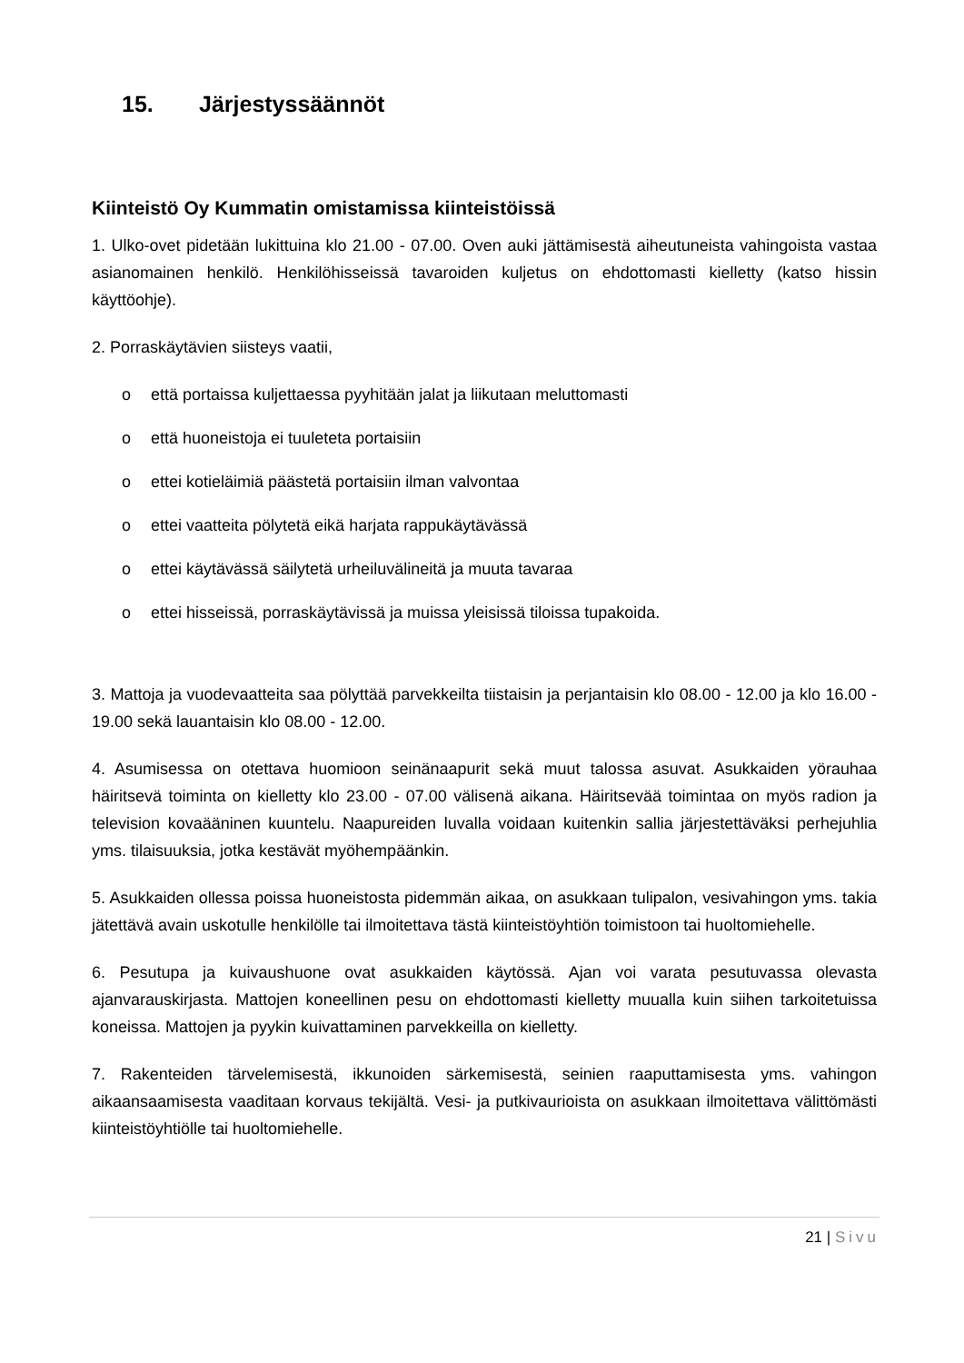15. Järjestyssäännöt
Kiinteistö Oy Kummatin omistamissa kiinteistöissä
1. Ulko-ovet pidetään lukittuina klo 21.00 - 07.00. Oven auki jättämisestä aiheutuneista vahingoista vastaa asianomainen henkilö. Henkilöhisseissä tavaroiden kuljetus on ehdottomasti kielletty (katso hissin käyttöohje).
2. Porraskäytävien siisteys vaatii,
o että portaissa kuljettaessa pyyhitään jalat ja liikutaan meluttomasti
o että huoneistoja ei tuuleteta portaisiin
o ettei kotieläimiä päästetä portaisiin ilman valvontaa
o ettei vaatteita pölytetä eikä harjata rappukäytävässä
o ettei käytävässä säilytetä urheiluvälineitä ja muuta tavaraa
o ettei hisseissä, porraskäytävissä ja muissa yleisissä tiloissa tupakoida.
3. Mattoja ja vuodevaatteita saa pölyttää parvekkeilta tiistaisin ja perjantaisin klo 08.00 - 12.00 ja klo 16.00 - 19.00 sekä lauantaisin klo 08.00 - 12.00.
4. Asumisessa on otettava huomioon seinänaapurit sekä muut talossa asuvat. Asukkaiden yörauhaa häiritsevä toiminta on kielletty klo 23.00 - 07.00 välisenä aikana. Häiritsevää toimintaa on myös radion ja television kovaääninen kuuntelu. Naapureiden luvalla voidaan kuitenkin sallia järjestettäväksi perhejuhlia yms. tilaisuuksia, jotka kestävät myöhempäänkin.
5. Asukkaiden ollessa poissa huoneistosta pidemmän aikaa, on asukkaan tulipalon, vesivahingon yms. takia jätettävä avain uskotulle henkilölle tai ilmoitettava tästä kiinteistöyhtiön toimistoon tai huoltomiehelle.
6. Pesutupa ja kuivaushuone ovat asukkaiden käytössä. Ajan voi varata pesutuvassa olevasta ajanvarauskirjasta. Mattojen koneellinen pesu on ehdottomasti kielletty muualla kuin siihen tarkoitetuissa koneissa. Mattojen ja pyykin kuivattaminen parvekkeilla on kielletty.
7. Rakenteiden tärvelemisestä, ikkunoiden särkemisestä, seinien raaputtamisesta yms. vahingon aikaansaamisesta vaaditaan korvaus tekijältä. Vesi- ja putkivaurioista on asukkaan ilmoitettava välittömästi kiinteistöyhtiölle tai huoltomiehelle.
21 | Sivu